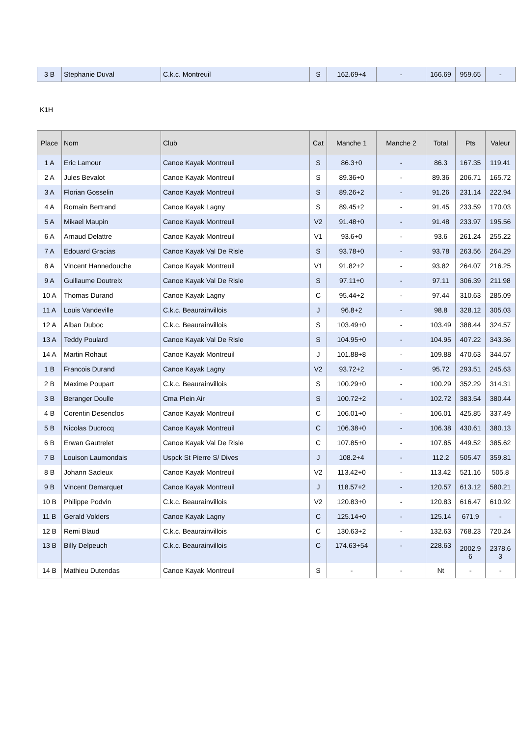| 3 B | Stephanie Duval | C.k.c. Montreuil | S | 162.69+4 | - | 166.69 | 959.65 | - |
K1H
| Place | Nom | Club | Cat | Manche 1 | Manche 2 | Total | Pts | Valeur |
| --- | --- | --- | --- | --- | --- | --- | --- | --- |
| 1 A | Eric Lamour | Canoe Kayak Montreuil | S | 86.3+0 | - | 86.3 | 167.35 | 119.41 |
| 2 A | Jules Bevalot | Canoe Kayak Montreuil | S | 89.36+0 | - | 89.36 | 206.71 | 165.72 |
| 3 A | Florian Gosselin | Canoe Kayak Montreuil | S | 89.26+2 | - | 91.26 | 231.14 | 222.94 |
| 4 A | Romain Bertrand | Canoe Kayak Lagny | S | 89.45+2 | - | 91.45 | 233.59 | 170.03 |
| 5 A | Mikael Maupin | Canoe Kayak Montreuil | V2 | 91.48+0 | - | 91.48 | 233.97 | 195.56 |
| 6 A | Arnaud Delattre | Canoe Kayak Montreuil | V1 | 93.6+0 | - | 93.6 | 261.24 | 255.22 |
| 7 A | Edouard Gracias | Canoe Kayak Val De Risle | S | 93.78+0 | - | 93.78 | 263.56 | 264.29 |
| 8 A | Vincent Hannedouche | Canoe Kayak Montreuil | V1 | 91.82+2 | - | 93.82 | 264.07 | 216.25 |
| 9 A | Guillaume Doutreix | Canoe Kayak Val De Risle | S | 97.11+0 | - | 97.11 | 306.39 | 211.98 |
| 10 A | Thomas Durand | Canoe Kayak Lagny | C | 95.44+2 | - | 97.44 | 310.63 | 285.09 |
| 11 A | Louis Vandeville | C.k.c. Beaurainvillois | J | 96.8+2 | - | 98.8 | 328.12 | 305.03 |
| 12 A | Alban Duboc | C.k.c. Beaurainvillois | S | 103.49+0 | - | 103.49 | 388.44 | 324.57 |
| 13 A | Teddy Poulard | Canoe Kayak Val De Risle | S | 104.95+0 | - | 104.95 | 407.22 | 343.36 |
| 14 A | Martin Rohaut | Canoe Kayak Montreuil | J | 101.88+8 | - | 109.88 | 470.63 | 344.57 |
| 1 B | Francois Durand | Canoe Kayak Lagny | V2 | 93.72+2 | - | 95.72 | 293.51 | 245.63 |
| 2 B | Maxime Poupart | C.k.c. Beaurainvillois | S | 100.29+0 | - | 100.29 | 352.29 | 314.31 |
| 3 B | Beranger Doulle | Cma Plein Air | S | 100.72+2 | - | 102.72 | 383.54 | 380.44 |
| 4 B | Corentin Desenclos | Canoe Kayak Montreuil | C | 106.01+0 | - | 106.01 | 425.85 | 337.49 |
| 5 B | Nicolas Ducrocq | Canoe Kayak Montreuil | C | 106.38+0 | - | 106.38 | 430.61 | 380.13 |
| 6 B | Erwan Gautrelet | Canoe Kayak Val De Risle | C | 107.85+0 | - | 107.85 | 449.52 | 385.62 |
| 7 B | Louison Laumondais | Uspck St Pierre S/ Dives | J | 108.2+4 | - | 112.2 | 505.47 | 359.81 |
| 8 B | Johann Sacleux | Canoe Kayak Montreuil | V2 | 113.42+0 | - | 113.42 | 521.16 | 505.8 |
| 9 B | Vincent Demarquet | Canoe Kayak Montreuil | J | 118.57+2 | - | 120.57 | 613.12 | 580.21 |
| 10 B | Philippe Podvin | C.k.c. Beaurainvillois | V2 | 120.83+0 | - | 120.83 | 616.47 | 610.92 |
| 11 B | Gerald Volders | Canoe Kayak Lagny | C | 125.14+0 | - | 125.14 | 671.9 | - |
| 12 B | Remi Blaud | C.k.c. Beaurainvillois | C | 130.63+2 | - | 132.63 | 768.23 | 720.24 |
| 13 B | Billy Delpeuch | C.k.c. Beaurainvillois | C | 174.63+54 | - | 228.63 | 2002.9 6 | 2378.6 3 |
| 14 B | Mathieu Dutendas | Canoe Kayak Montreuil | S | - | - | Nt | - | - |